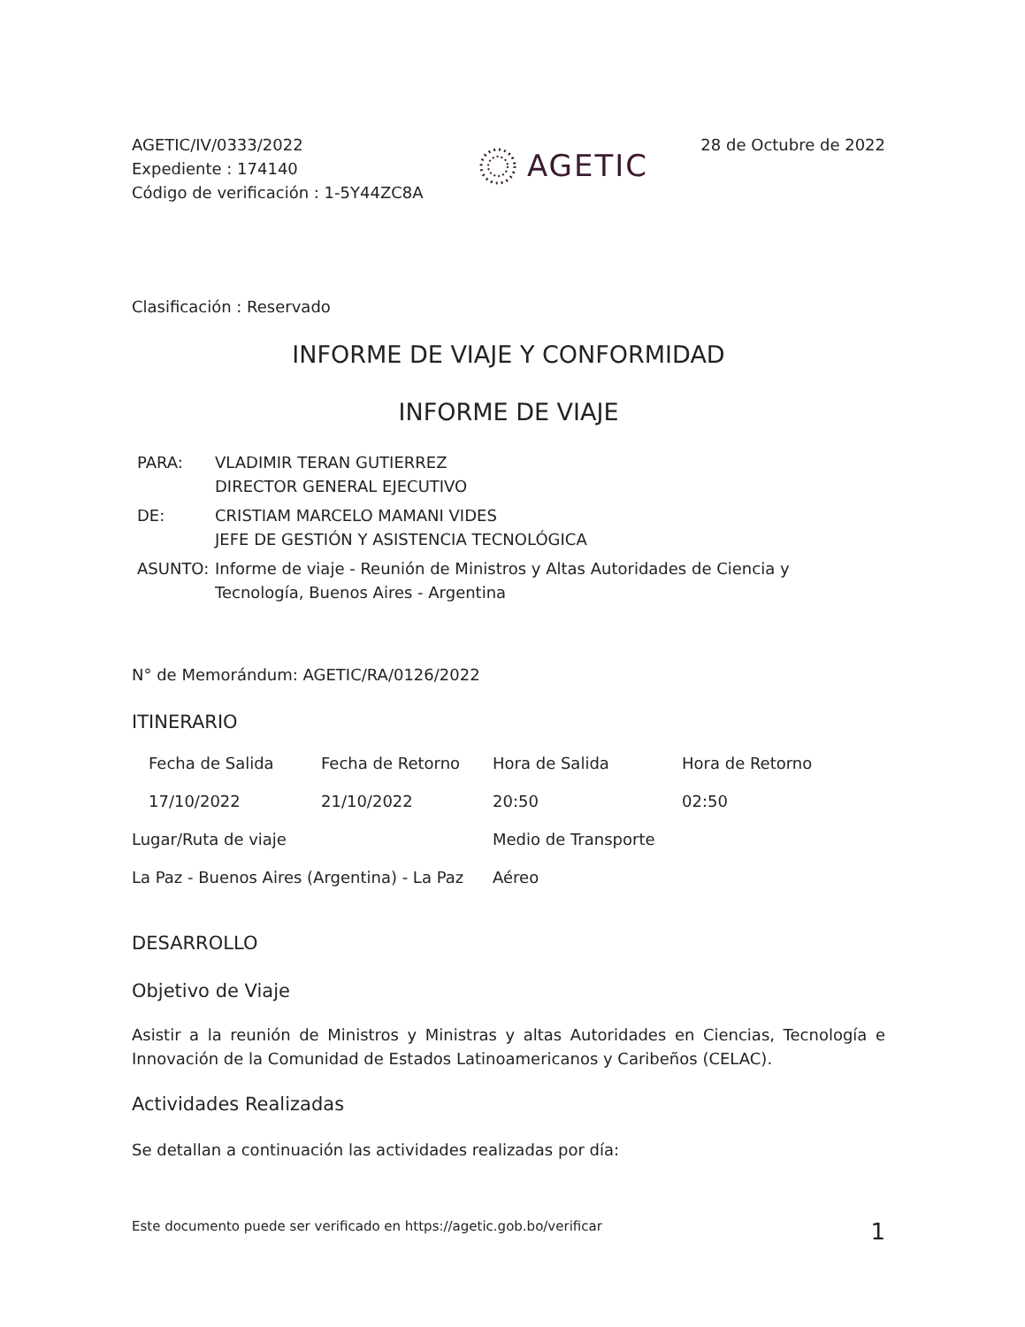AGETIC/IV/0333/2022
Expediente : 174140
Código de verificación : 1-5Y44ZC8A
AGETIC
28 de Octubre de 2022
Clasificación : Reservado
INFORME DE VIAJE Y CONFORMIDAD
INFORME DE VIAJE
| PARA: | VLADIMIR TERAN GUTIERREZ DIRECTOR GENERAL EJECUTIVO |
| DE: | CRISTIAM MARCELO MAMANI VIDES JEFE DE GESTIÓN Y ASISTENCIA TECNOLÓGICA |
| ASUNTO: | Informe de viaje - Reunión de Ministros y Altas Autoridades de Ciencia y Tecnología, Buenos Aires - Argentina |
N° de Memorándum: AGETIC/RA/0126/2022
ITINERARIO
| Fecha de Salida | Fecha de Retorno | Hora de Salida | Hora de Retorno |
| 17/10/2022 | 21/10/2022 | 20:50 | 02:50 |
| Lugar/Ruta de viaje | | Medio de Transporte | |
| La Paz - Buenos Aires (Argentina) - La Paz | | Aéreo | |
DESARROLLO
Objetivo de Viaje
Asistir a la reunión de Ministros y Ministras y altas Autoridades en Ciencias, Tecnología e Innovación de la Comunidad de Estados Latinoamericanos y Caribeños (CELAC).
Actividades Realizadas
Se detallan a continuación las actividades realizadas por día:
Este documento puede ser verificado en https://agetic.gob.bo/verificar 1